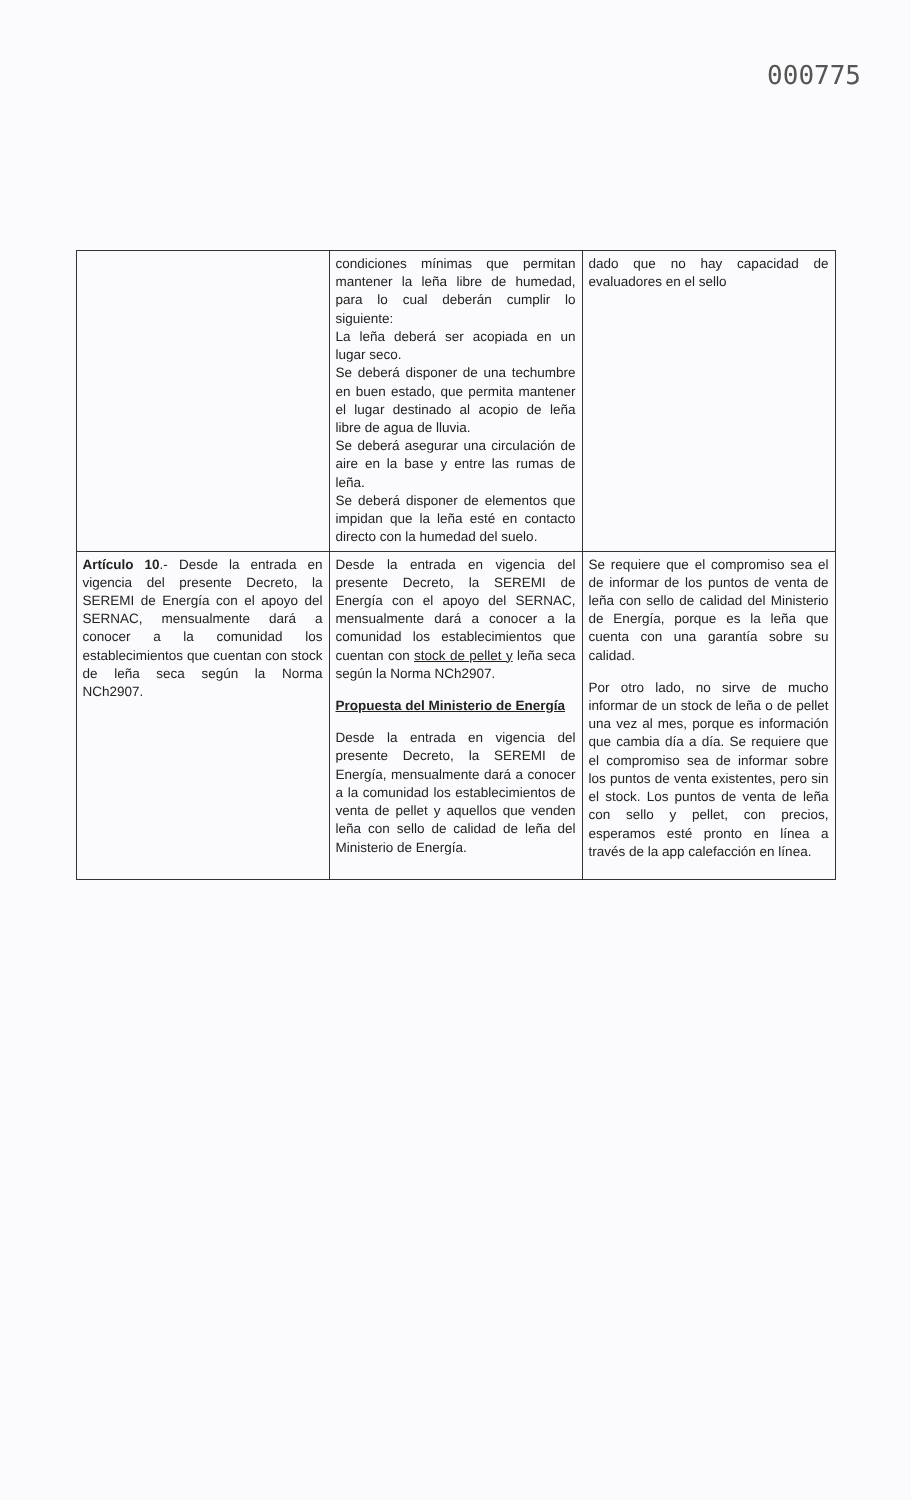000775
| | condiciones mínimas que permitan mantener la leña libre de humedad, para lo cual deberán cumplir lo siguiente: La leña deberá ser acopiada en un lugar seco. Se deberá disponer de una techumbre en buen estado, que permita mantener el lugar destinado al acopio de leña libre de agua de lluvia. Se deberá asegurar una circulación de aire en la base y entre las rumas de leña. Se deberá disponer de elementos que impidan que la leña esté en contacto directo con la humedad del suelo. | dado que no hay capacidad de evaluadores en el sello |
| Artículo 10 .- Desde la entrada en vigencia del presente Decreto, la SEREMI de Energía con el apoyo del SERNAC, mensualmente dará a conocer a la comunidad los establecimientos que cuentan con stock de leña seca según la Norma NCh2907. | Desde la entrada en vigencia del presente Decreto, la SEREMI de Energía con el apoyo del SERNAC, mensualmente dará a conocer a la comunidad los establecimientos que cuentan con stock de pellet y leña seca según la Norma NCh2907. Propuesta del Ministerio de Energía Desde la entrada en vigencia del presente Decreto, la SEREMI de Energía, mensualmente dará a conocer a la comunidad los establecimientos de venta de pellet y aquellos que venden leña con sello de calidad de leña del Ministerio de Energía. | Se requiere que el compromiso sea el de informar de los puntos de venta de leña con sello de calidad del Ministerio de Energía, porque es la leña que cuenta con una garantía sobre su calidad. Por otro lado, no sirve de mucho informar de un stock de leña o de pellet una vez al mes, porque es información que cambia día a día. Se requiere que el compromiso sea de informar sobre los puntos de venta existentes, pero sin el stock. Los puntos de venta de leña con sello y pellet, con precios, esperamos esté pronto en línea a través de la app calefacción en línea. |